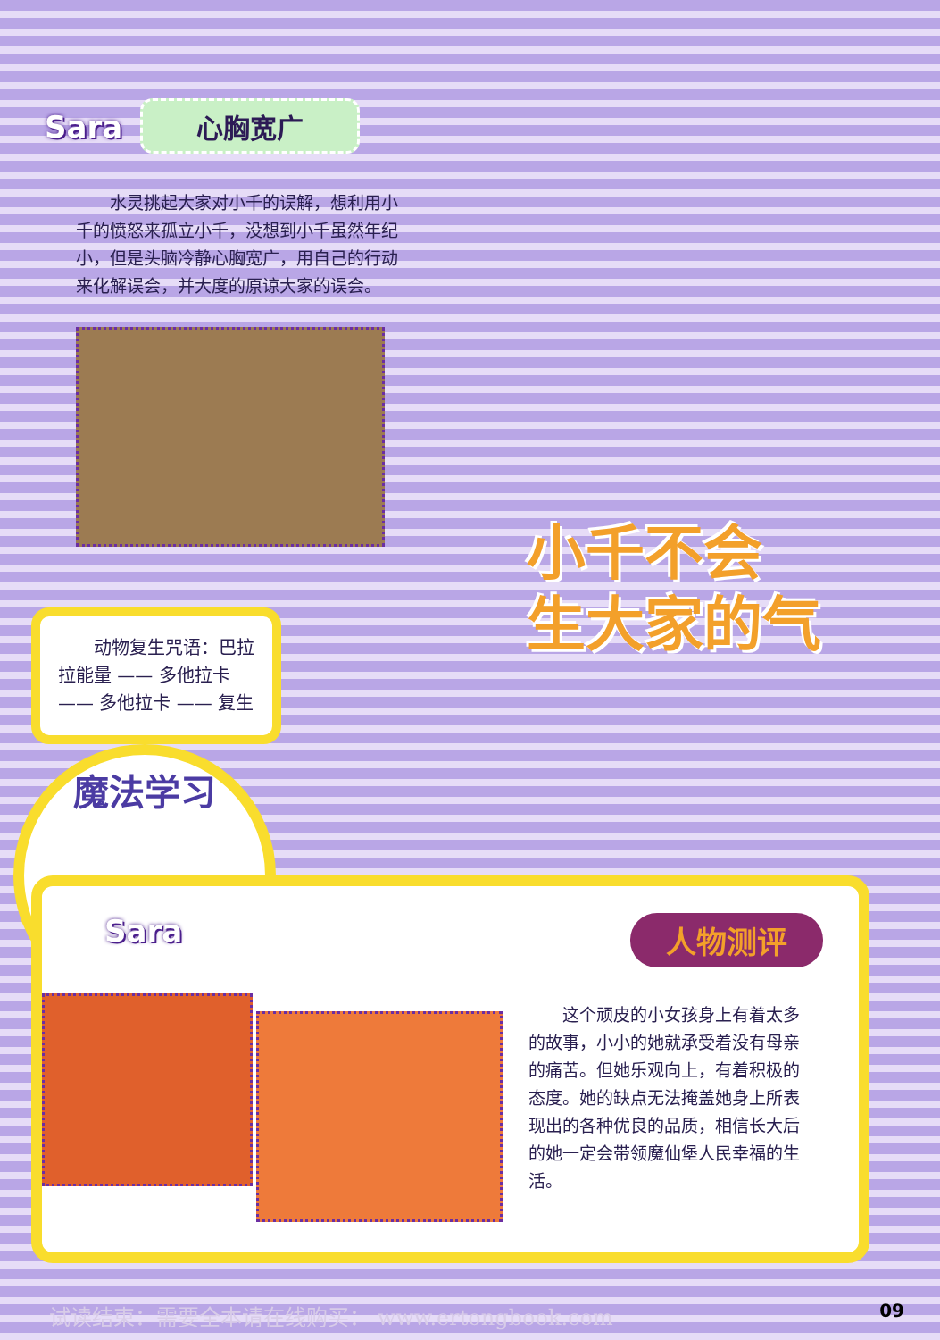Sara 心胸宽广
水灵挑起大家对小千的误解，想利用小千的愤怒来孤立小千，没想到小千虽然年纪小，但是头脑冷静心胸宽广，用自己的行动来化解误会，并大度的原谅大家的误会。
小千不会
生大家的气
　　动物复生咒语：巴拉拉能量 —— 多他拉卡 —— 多他拉卡 —— 复生
魔法学习
Sara 人物测评
这个顽皮的小女孩身上有着太多的故事，小小的她就承受着没有母亲的痛苦。但她乐观向上，有着积极的态度。她的缺点无法掩盖她身上所表现出的各种优良的品质，相信长大后的她一定会带领魔仙堡人民幸福的生活。
试读结束：需要全本请在线购买： www.ertongbook.com
09